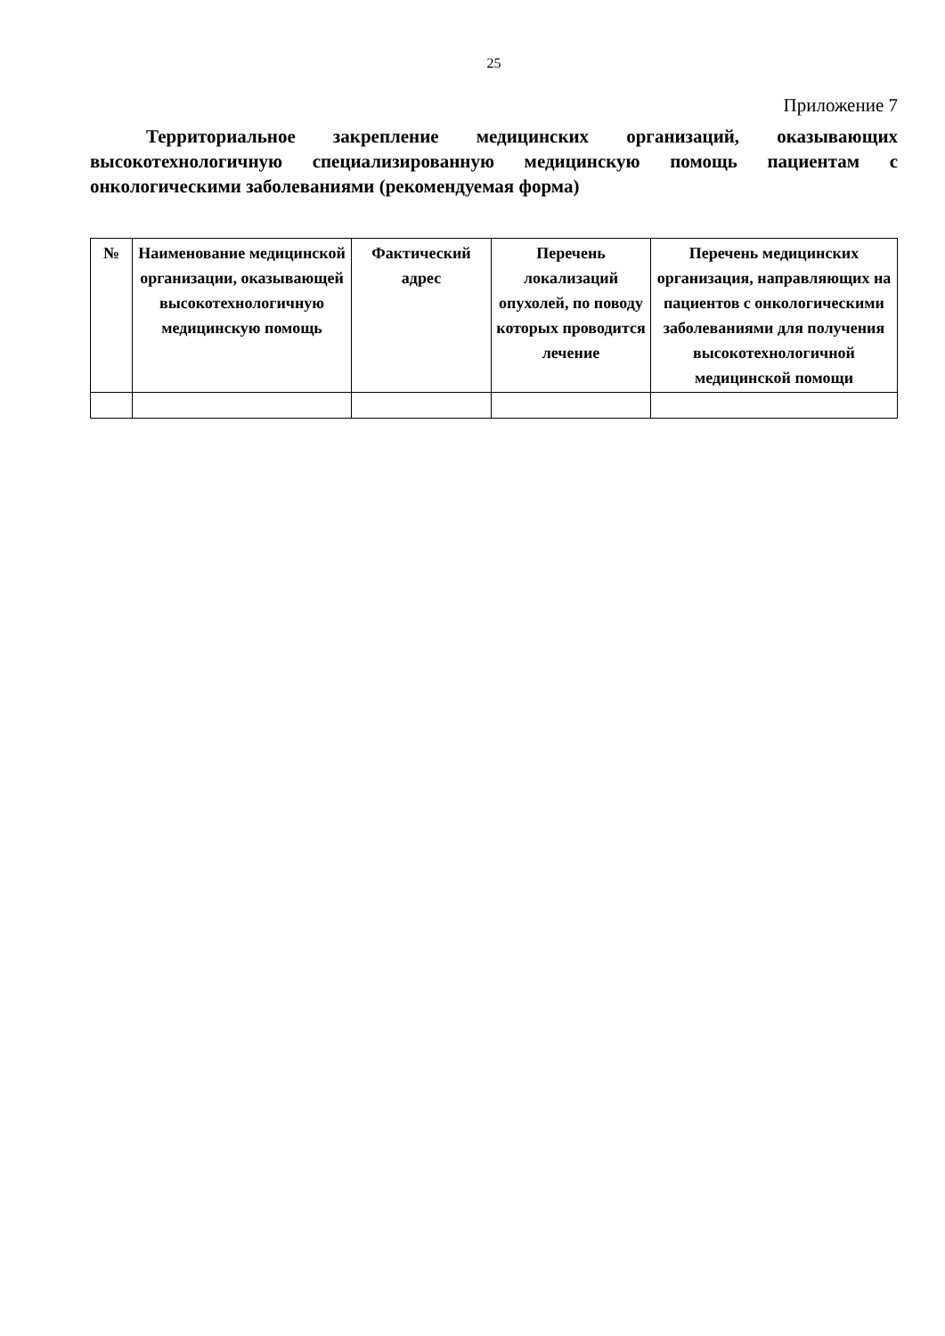25
Приложение 7
Территориальное закрепление медицинских организаций, оказывающих высокотехнологичную специализированную медицинскую помощь пациентам с онкологическими заболеваниями (рекомендуемая форма)
| № | Наименование медицинской организации, оказывающей высокотехнологичную медицинскую помощь | Фактический адрес | Перечень локализаций опухолей, по поводу которых проводится лечение | Перечень медицинских организация, направляющих на пациентов с онкологическими заболеваниями для получения высокотехнологичной медицинской помощи |
| --- | --- | --- | --- | --- |